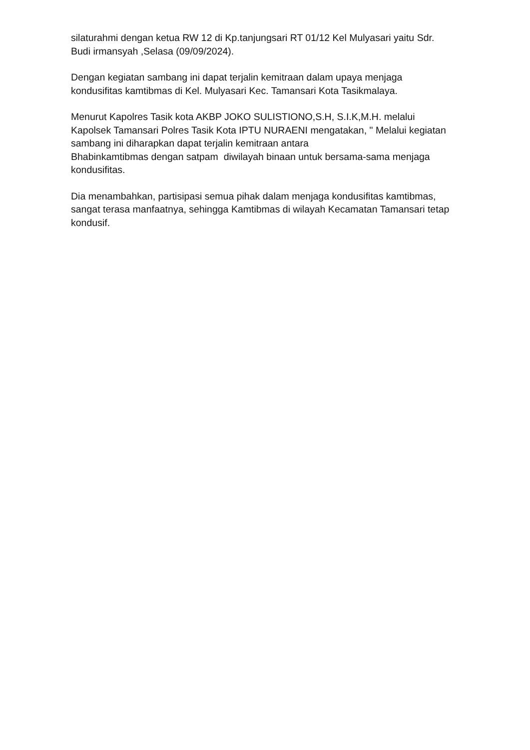silaturahmi dengan ketua RW 12 di Kp.tanjungsari RT 01/12 Kel Mulyasari yaitu Sdr. Budi irmansyah ,Selasa (09/09/2024).
Dengan kegiatan sambang ini dapat terjalin kemitraan dalam upaya menjaga kondusifitas kamtibmas di Kel. Mulyasari Kec. Tamansari Kota Tasikmalaya.
Menurut Kapolres Tasik kota AKBP JOKO SULISTIONO,S.H, S.I.K,M.H. melalui Kapolsek Tamansari Polres Tasik Kota IPTU NURAENI mengatakan, " Melalui kegiatan sambang ini diharapkan dapat terjalin kemitraan antara
Bhabinkamtibmas dengan satpam diwilayah binaan untuk bersama-sama menjaga kondusifitas.
Dia menambahkan, partisipasi semua pihak dalam menjaga kondusifitas kamtibmas, sangat terasa manfaatnya, sehingga Kamtibmas di wilayah Kecamatan Tamansari tetap kondusif.